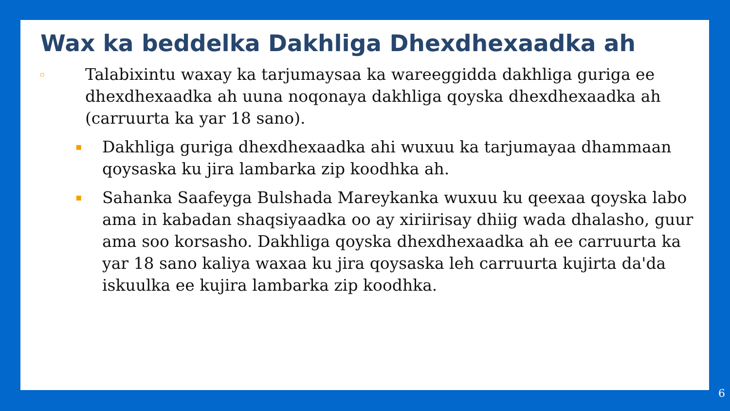Wax ka beddelka Dakhliga Dhexdhexaadka ah
▫ Talabixintu waxay ka tarjumaysaa ka wareeggidda dakhliga guriga ee dhexdhexaadka ah uuna noqonaya dakhliga qoyska dhexdhexaadka ah (carruurta ka yar 18 sano).
▪ Dakhliga guriga dhexdhexaadka ahi wuxuu ka tarjumayaa dhammaan qoysaska ku jira lambarka zip koodhka ah.
▪ Sahanka Saafeyga Bulshada Mareykanka wuxuu ku qeexaa qoyska labo ama in kabadan shaqsiyaadka oo ay xiriirisay dhiig wada dhalasho, guur ama soo korsasho. Dakhliga qoyska dhexdhexaadka ah ee carruurta ka yar 18 sano kaliya waxaa ku jira qoysaska leh carruurta kujirta da'da iskuulka ee kujira lambarka zip koodhka.
6